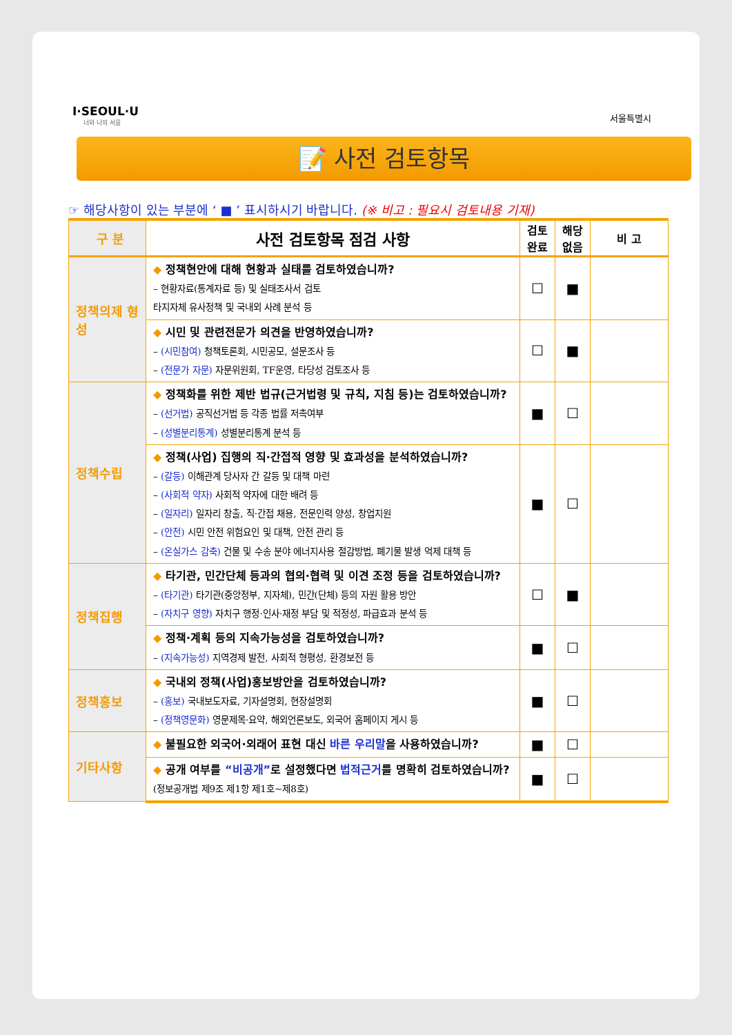I·SEOUL·U
너와 나의 서울
서울특별시
📝 사전 검토항목
☞ 해당사항이 있는 부분에 ‘ ■ ’ 표시하시기 바랍니다. (※ 비고 : 필요시 검토내용 기재)
| 구 분 | 사전 검토항목 점검 사항 | 검토 완료 | 해당 없음 | 비 고 |
| --- | --- | --- | --- | --- |
| 정책의제 형 성 | ◆ 정책현안에 대해 현황과 실태를 검토하였습니까? – 현황자료(통계자료 등) 및 실태조사서 검토 타지자체 유사정책 및 국내외 사례 분석 등 | ☐ | ■ | |
| | ◆ 시민 및 관련전문가 의견을 반영하였습니까? – (시민참여) 청책토론회, 시민공모, 설문조사 등 – (전문가 자문) 자문위원회, TF운영, 타당성 검토조사 등 | ☐ | ■ | |
| 정책수립 | ◆ 정책화를 위한 제반 법규(근거법령 및 규칙, 지침 등)는 검토하였습니까? – (선거법) 공직선거법 등 각종 법률 저촉여부 – (성별분리통계) 성별분리통계 분석 등 | ■ | ☐ | |
| | ◆ 정책(사업) 집행의 직·간접적 영향 및 효과성을 분석하였습니까? – (갈등) 이해관계 당사자 간 갈등 및 대책 마련 – (사회적 약자) 사회적 약자에 대한 배려 등 – (일자리) 일자리 창출, 직·간접 채용, 전문인력 양성, 창업지원 – (안전) 시민 안전 위험요인 및 대책, 안전 관리 등 – (온실가스 감축) 건물 및 수송 분야 에너지사용 절감방법, 폐기물 발생 억제 대책 등 | ■ | ☐ | |
| 정책집행 | ◆ 타기관, 민간단체 등과의 협의·협력 및 이견 조정 등을 검토하였습니까? – (타기관) 타기관(중앙정부, 지자체), 민간(단체) 등의 자원 활용 방안 – (자치구 영향) 자치구 행정·인사·재정 부담 및 적정성, 파급효과 분석 등 | ☐ | ■ | |
| | ◆ 정책·계획 등의 지속가능성을 검토하였습니까? – (지속가능성) 지역경제 발전, 사회적 형평성, 환경보전 등 | ■ | ☐ | |
| 정책홍보 | ◆ 국내외 정책(사업)홍보방안을 검토하였습니까? – (홍보) 국내보도자료, 기자설명회, 현장설명회 – (정책영문화) 영문제목·요약, 해외언론보도, 외국어 홈페이지 게시 등 | ■ | ☐ | |
| 기타사항 | ◆ 불필요한 외국어·외래어 표현 대신 바른 우리말 을 사용하였습니까? | ■ | ☐ | |
| | ◆ 공개 여부를 “비공개” 로 설정했다면 법적근거 를 명확히 검토하였습니까? (정보공개법 제9조 제1항 제1호~제8호) | ■ | ☐ | |